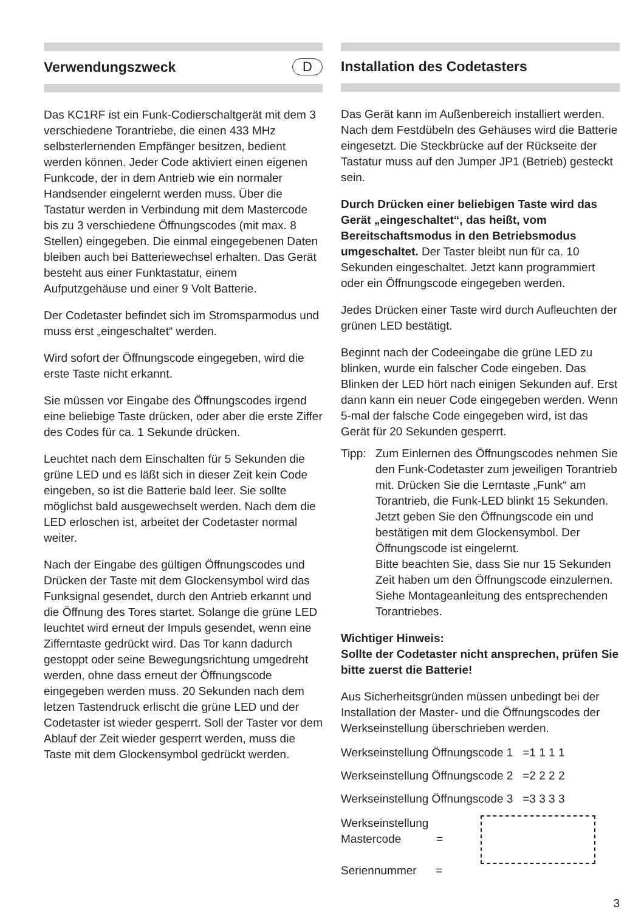Verwendungszweck D
Das KC1RF ist ein Funk-Codierschaltgerät mit dem 3 verschiedene Torantriebe, die einen 433 MHz selbsterlernenden Empfänger besitzen, bedient werden können. Jeder Code aktiviert einen eigenen Funkcode, der in dem Antrieb wie ein normaler Handsender eingelernt werden muss. Über die Tastatur werden in Verbindung mit dem Mastercode bis zu 3 verschiedene Öffnungscodes (mit max. 8 Stellen) eingegeben. Die einmal eingegebenen Daten bleiben auch bei Batteriewechsel erhalten. Das Gerät besteht aus einer Funktastatur, einem Aufputzgehäuse und einer 9 Volt Batterie.
Der Codetaster befindet sich im Stromsparmodus und muss erst „eingeschaltet“ werden.
Wird sofort der Öffnungscode eingegeben, wird die erste Taste nicht erkannt.
Sie müssen vor Eingabe des Öffnungscodes irgend eine beliebige Taste drücken, oder aber die erste Ziffer des Codes für ca. 1 Sekunde drücken.
Leuchtet nach dem Einschalten für 5 Sekunden die grüne LED und es läßt sich in dieser Zeit kein Code eingeben, so ist die Batterie bald leer. Sie sollte möglichst bald ausgewechselt werden. Nach dem die LED erloschen ist, arbeitet der Codetaster normal weiter.
Nach der Eingabe des gültigen Öffnungscodes und Drücken der Taste mit dem Glockensymbol wird das Funksignal gesendet, durch den Antrieb erkannt und die Öffnung des Tores startet. Solange die grüne LED leuchtet wird erneut der Impuls gesendet, wenn eine Zifferntaste gedrückt wird. Das Tor kann dadurch gestoppt oder seine Bewegungsrichtung umgedreht werden, ohne dass erneut der Öffnungscode eingegeben werden muss. 20 Sekunden nach dem letzen Tastendruck erlischt die grüne LED und der Codetaster ist wieder gesperrt. Soll der Taster vor dem Ablauf der Zeit wieder gesperrt werden, muss die Taste mit dem Glockensymbol gedrückt werden.
Installation des Codetasters
Das Gerät kann im Außenbereich installiert werden. Nach dem Festdübeln des Gehäuses wird die Batterie eingesetzt. Die Steckbrücke auf der Rückseite der Tastatur muss auf den Jumper JP1 (Betrieb) gesteckt sein.
Durch Drücken einer beliebigen Taste wird das Gerät „eingeschaltet“, das heißt, vom Bereitschaftsmodus in den Betriebsmodus umgeschaltet. Der Taster bleibt nun für ca. 10 Sekunden eingeschaltet. Jetzt kann programmiert oder ein Öffnungscode eingegeben werden.
Jedes Drücken einer Taste wird durch Aufleuchten der grünen LED bestätigt.
Beginnt nach der Codeeingabe die grüne LED zu blinken, wurde ein falscher Code eingeben. Das Blinken der LED hört nach einigen Sekunden auf. Erst dann kann ein neuer Code eingegeben werden. Wenn 5-mal der falsche Code eingegeben wird, ist das Gerät für 20 Sekunden gesperrt.
Tipp: Zum Einlernen des Öffnungscodes nehmen Sie den Funk-Codetaster zum jeweiligen Torantrieb mit. Drücken Sie die Lerntaste „Funk“ am Torantrieb, die Funk-LED blinkt 15 Sekunden. Jetzt geben Sie den Öffnungscode ein und bestätigen mit dem Glockensymbol. Der Öffnungscode ist eingelernt.
Bitte beachten Sie, dass Sie nur 15 Sekunden Zeit haben um den Öffnungscode einzulernen. Siehe Montageanleitung des entsprechenden Torantriebes.
Wichtiger Hinweis:
Sollte der Codetaster nicht ansprechen, prüfen Sie bitte zuerst die Batterie!
Aus Sicherheitsgründen müssen unbedingt bei der Installation der Master- und die Öffnungscodes der Werkseinstellung überschrieben werden.
Werkseinstellung Öffnungscode 1 =1 1 1 1
Werkseinstellung Öffnungscode 2 =2 2 2 2
Werkseinstellung Öffnungscode 3 =3 3 3 3
Werkseinstellung
Mastercode =
Seriennummer =
3